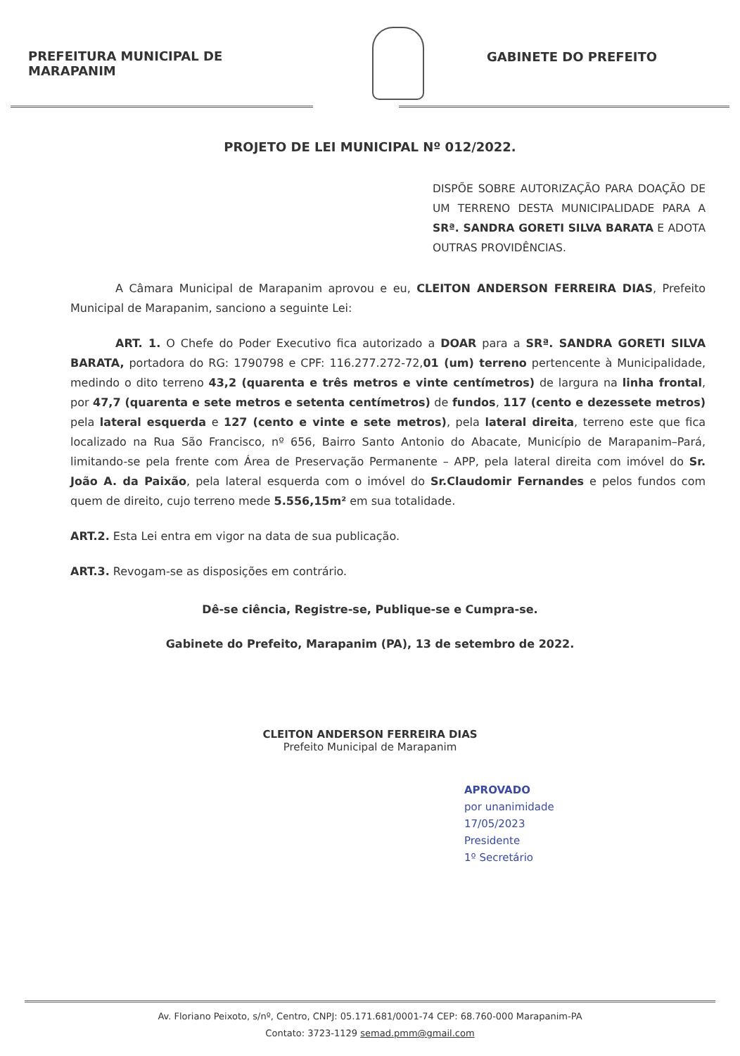PREFEITURA MUNICIPAL DE MARAPANIM GABINETE DO PREFEITO
PROJETO DE LEI MUNICIPAL Nº 012/2022.
DISPÕE SOBRE AUTORIZAÇÃO PARA DOAÇÃO DE UM TERRENO DESTA MUNICIPALIDADE PARA A SRª. SANDRA GORETI SILVA BARATA E ADOTA OUTRAS PROVIDÊNCIAS.
A Câmara Municipal de Marapanim aprovou e eu, CLEITON ANDERSON FERREIRA DIAS, Prefeito Municipal de Marapanim, sanciono a seguinte Lei:
ART. 1. O Chefe do Poder Executivo fica autorizado a DOAR para a SRª. SANDRA GORETI SILVA BARATA, portadora do RG: 1790798 e CPF: 116.277.272-72,01 (um) terreno pertencente à Municipalidade, medindo o dito terreno 43,2 (quarenta e três metros e vinte centímetros) de largura na linha frontal, por 47,7 (quarenta e sete metros e setenta centímetros) de fundos, 117 (cento e dezessete metros) pela lateral esquerda e 127 (cento e vinte e sete metros), pela lateral direita, terreno este que fica localizado na Rua São Francisco, nº 656, Bairro Santo Antonio do Abacate, Município de Marapanim–Pará, limitando-se pela frente com Área de Preservação Permanente – APP, pela lateral direita com imóvel do Sr. João A. da Paixão, pela lateral esquerda com o imóvel do Sr.Claudomir Fernandes e pelos fundos com quem de direito, cujo terreno mede 5.556,15m² em sua totalidade.
ART.2. Esta Lei entra em vigor na data de sua publicação.
ART.3. Revogam-se as disposições em contrário.
Dê-se ciência, Registre-se, Publique-se e Cumpra-se.
Gabinete do Prefeito, Marapanim (PA), 13 de setembro de 2022.
CLEITON ANDERSON FERREIRA DIAS
Prefeito Municipal de Marapanim
APROVADO
por unanimidade
17/05/2023
Presidente
1º Secretário
Av. Floriano Peixoto, s/nº, Centro, CNPJ: 05.171.681/0001-74 CEP: 68.760-000 Marapanim-PA
Contato: 3723-1129 semad.pmm@gmail.com